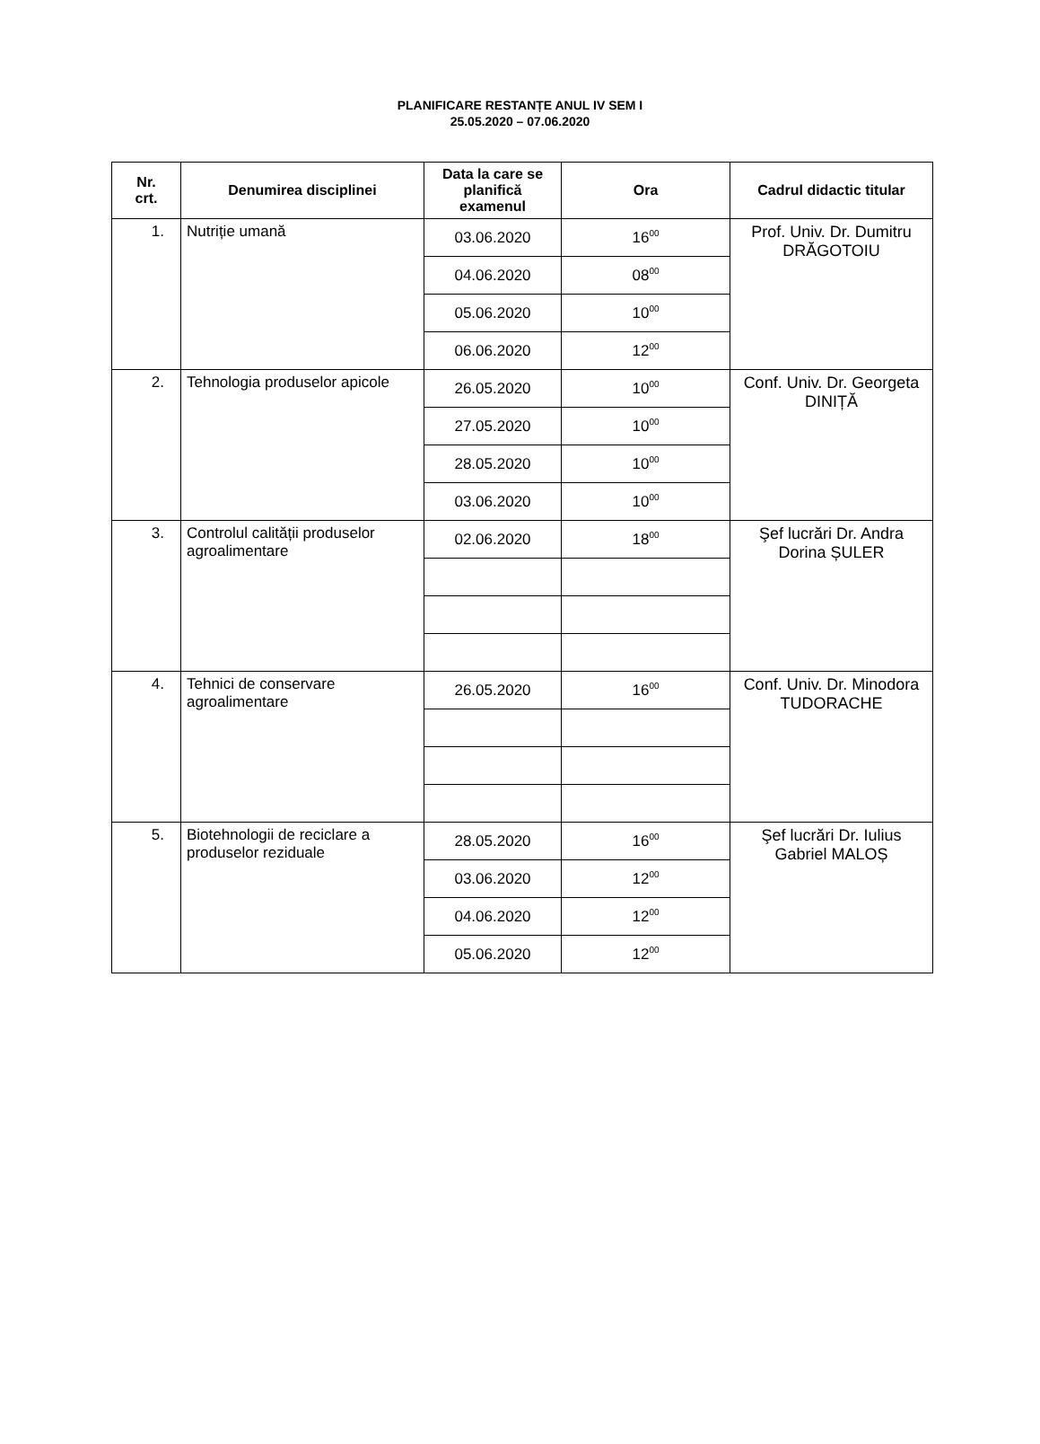PLANIFICARE RESTANȚE ANUL IV SEM I
25.05.2020 – 07.06.2020
| Nr. crt. | Denumirea disciplinei | Data la care se planifică examenul | Ora | Cadrul didactic titular |
| --- | --- | --- | --- | --- |
| 1. | Nutriție umană | 03.06.2020 | 16<sup>00</sup> | Prof. Univ. Dr. Dumitru DRĂGOTOIU |
| | | 04.06.2020 | 08<sup>00</sup> | |
| | | 05.06.2020 | 10<sup>00</sup> | |
| | | 06.06.2020 | 12<sup>00</sup> | |
| 2. | Tehnologia produselor apicole | 26.05.2020 | 10<sup>00</sup> | Conf. Univ. Dr. Georgeta DINIȚĂ |
| | | 27.05.2020 | 10<sup>00</sup> | |
| | | 28.05.2020 | 10<sup>00</sup> | |
| | | 03.06.2020 | 10<sup>00</sup> | |
| 3. | Controlul calității produselor agroalimentare | 02.06.2020 | 18<sup>00</sup> | Şef lucrări Dr. Andra Dorina ȘULER |
| 4. | Tehnici de conservare agroalimentare | 26.05.2020 | 16<sup>00</sup> | Conf. Univ. Dr. Minodora TUDORACHE |
| 5. | Biotehnologii de reciclare a produselor reziduale | 28.05.2020 | 16<sup>00</sup> | Şef lucrări Dr. Iulius Gabriel MALOȘ |
| | | 03.06.2020 | 12<sup>00</sup> | |
| | | 04.06.2020 | 12<sup>00</sup> | |
| | | 05.06.2020 | 12<sup>00</sup> | |